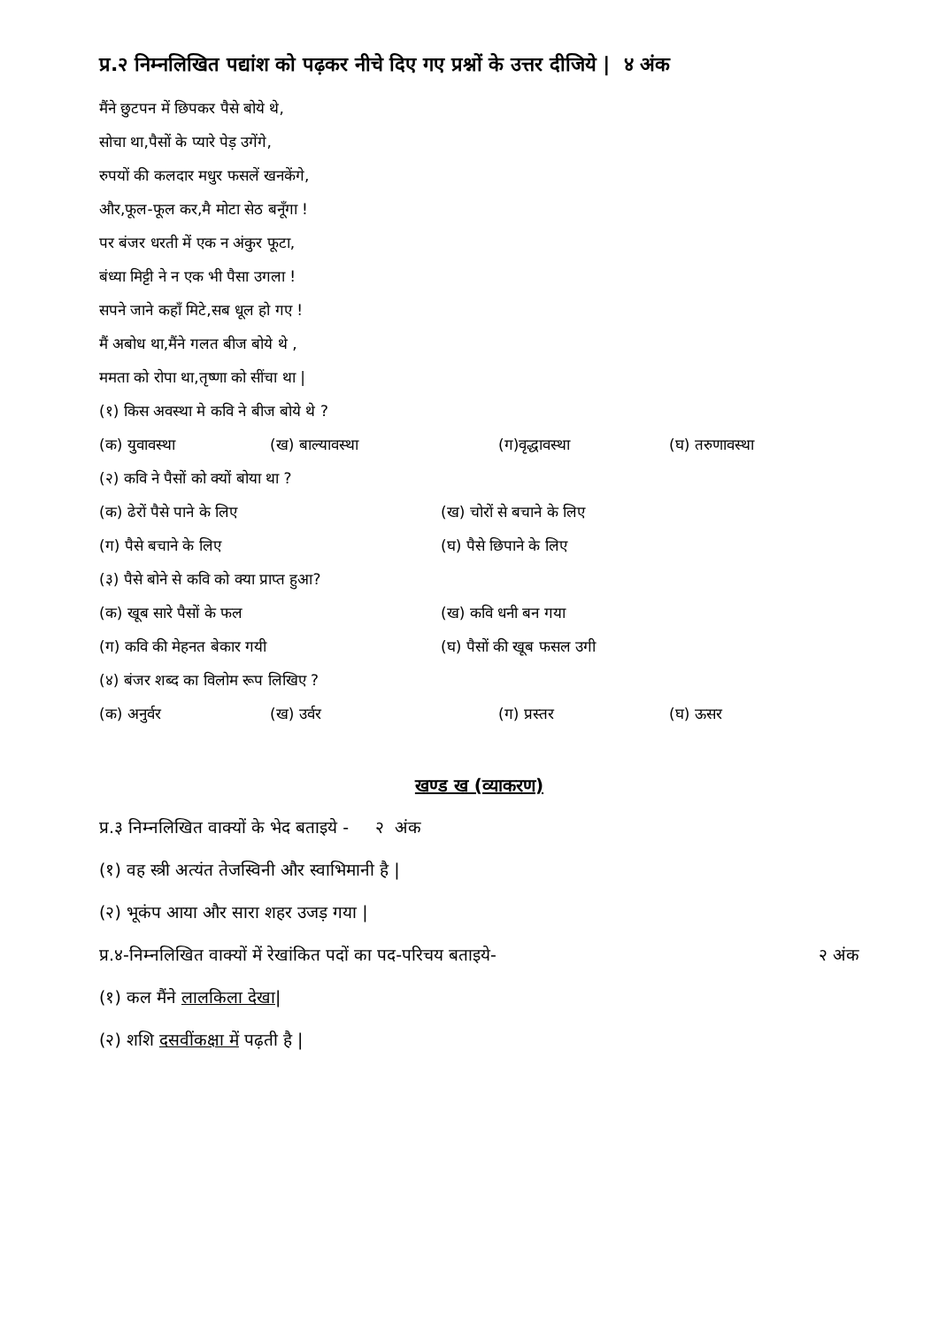प्र.२ निम्नलिखित पद्यांश को पढ़कर नीचे दिए गए प्रश्नों के उत्तर दीजिये | ४ अंक
मैंने छुटपन में छिपकर पैसे बोये थे,
सोचा था,पैसों के प्यारे पेड़ उगेंगे,
रुपयों की कलदार मधुर फसलें खनकेंगे,
और,फूल-फूल कर,मै मोटा सेठ बनूँगा !
पर बंजर धरती में एक न अंकुर फूटा,
बंध्या मिट्टी ने न एक भी पैसा उगला !
सपने जाने कहाँ मिटे,सब धूल हो गए !
मैं अबोध था,मैंने गलत बीज बोये थे ,
ममता को रोपा था,तृष्णा को सींचा था |
(१) किस अवस्था मे कवि ने बीज बोये थे ?
(क) युवावस्था (ख) बाल्यावस्था (ग)वृद्धावस्था (घ) तरुणावस्था
(२) कवि ने पैसों को क्यों बोया था ?
(क) ढेरों पैसे पाने के लिए (ख) चोरों से बचाने के लिए
(ग) पैसे बचाने के लिए (घ) पैसे छिपाने के लिए
(३) पैसे बोने से कवि को क्या प्राप्त हुआ?
(क) खूब सारे पैसों के फल (ख) कवि धनी बन गया
(ग) कवि की मेहनत बेकार गयी (घ) पैसों की खूब फसल उगी
(४) बंजर शब्द का विलोम रूप लिखिए ?
(क) अनुर्वर (ख) उर्वर (ग) प्रस्तर (घ) ऊसर
खण्ड ख (व्याकरण)
प्र.३ निम्नलिखित वाक्यों के भेद बताइये - २ अंक
(१) वह स्त्री अत्यंत तेजस्विनी और स्वाभिमानी है |
(२) भूकंप आया और सारा शहर उजड़ गया |
प्र.४-निम्नलिखित वाक्यों में रेखांकित पदों का पद-परिचय बताइये- २ अंक
(१) कल मैंने लालकिला देखा|
(२) शशि दसवींकक्षा में पढ़ती है |